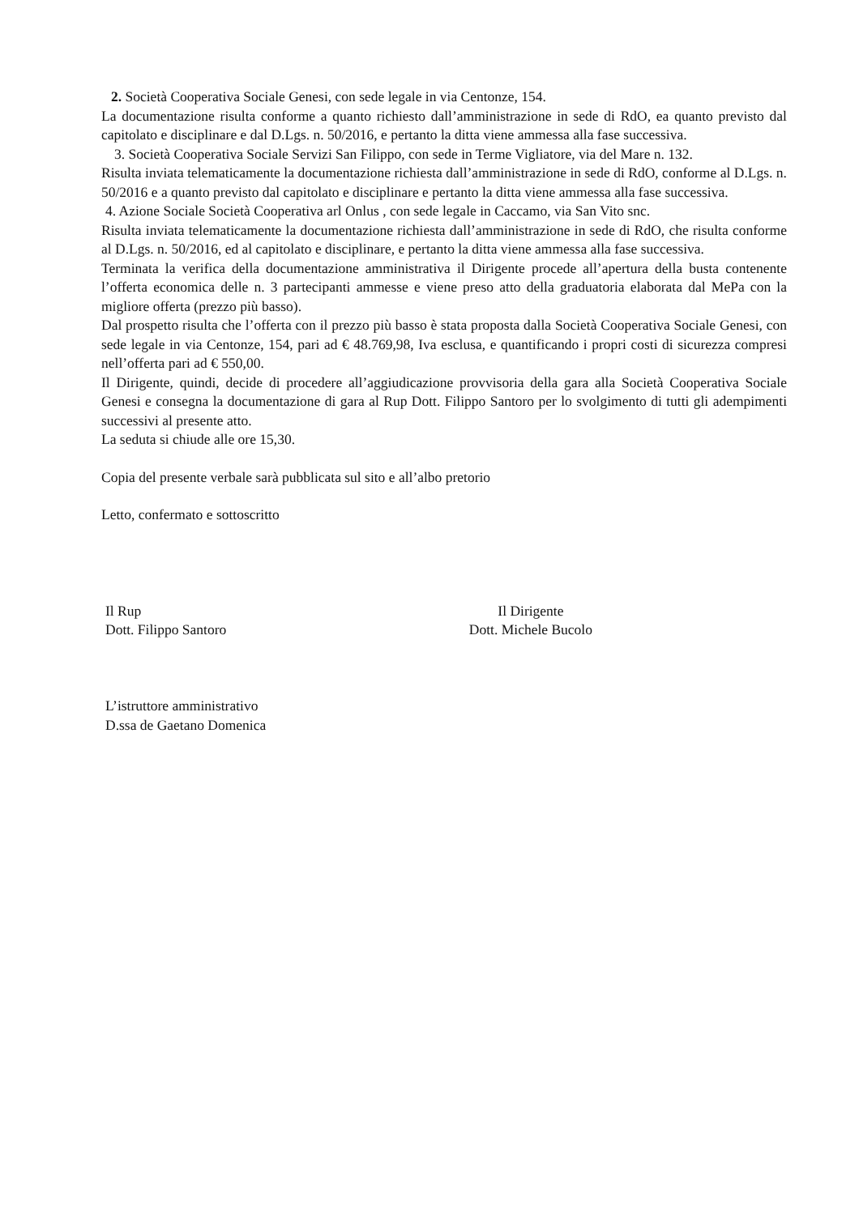2. Società Cooperativa Sociale Genesi, con sede legale in via Centonze, 154.
La documentazione risulta conforme a quanto richiesto dall’amministrazione in sede di RdO, ea quanto previsto dal capitolato e disciplinare e dal D.Lgs. n. 50/2016, e pertanto la ditta viene ammessa alla fase successiva.
3. Società Cooperativa Sociale Servizi San Filippo, con sede in Terme Vigliatore, via del Mare n. 132.
Risulta inviata telematicamente la documentazione richiesta dall’amministrazione in sede di RdO, conforme al D.Lgs. n. 50/2016 e a quanto previsto dal capitolato e disciplinare e pertanto la ditta viene ammessa alla fase successiva.
4. Azione Sociale Società Cooperativa arl Onlus , con sede legale in Caccamo, via San Vito snc.
Risulta inviata telematicamente la documentazione richiesta dall’amministrazione in sede di RdO, che risulta conforme al D.Lgs. n. 50/2016, ed al capitolato e disciplinare, e pertanto la ditta viene ammessa alla fase successiva.
Terminata la verifica della documentazione amministrativa il Dirigente procede all’apertura della busta contenente l’offerta economica delle n. 3 partecipanti ammesse e viene preso atto della graduatoria elaborata dal MePa con la migliore offerta (prezzo più basso).
Dal prospetto risulta che l’offerta con il prezzo più basso è stata proposta dalla Società Cooperativa Sociale Genesi, con sede legale in via Centonze, 154, pari ad € 48.769,98, Iva esclusa, e quantificando i propri costi di sicurezza compresi nell’offerta pari ad € 550,00.
Il Dirigente, quindi, decide di procedere all’aggiudicazione provvisoria della gara alla Società Cooperativa Sociale Genesi e consegna la documentazione di gara al Rup Dott. Filippo Santoro per lo svolgimento di tutti gli adempimenti successivi al presente atto.
La seduta si chiude alle ore 15,30.
Copia del presente verbale sarà pubblicata sul sito e all’albo pretorio
Letto, confermato e sottoscritto
Il Rup
Dott. Filippo Santoro
L’istruttore amministrativo
D.ssa de Gaetano Domenica
Il Dirigente
Dott. Michele Bucolo